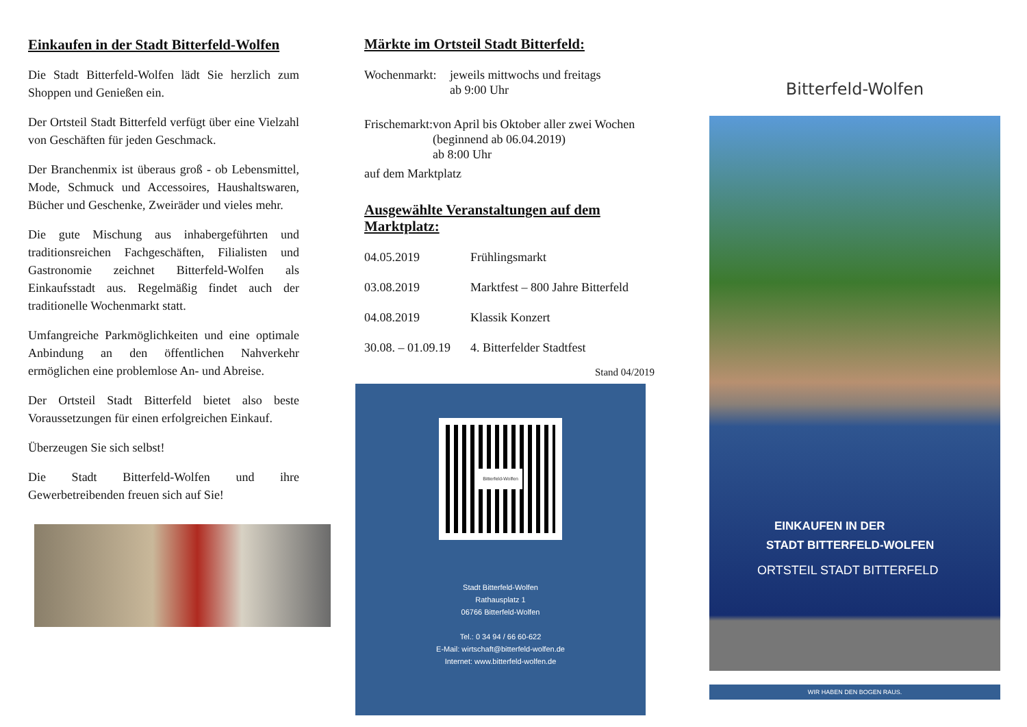Einkaufen in der Stadt Bitterfeld-Wolfen
Die Stadt Bitterfeld-Wolfen lädt Sie herzlich zum Shoppen und Genießen ein.
Der Ortsteil Stadt Bitterfeld verfügt über eine Vielzahl von Geschäften für jeden Geschmack.
Der Branchenmix ist überaus groß - ob Lebensmittel, Mode, Schmuck und Accessoires, Haushaltswaren, Bücher und Geschenke, Zweiräder und vieles mehr.
Die gute Mischung aus inhabergeführten und traditionsreichen Fachgeschäften, Filialisten und Gastronomie zeichnet Bitterfeld-Wolfen als Einkaufsstadt aus. Regelmäßig findet auch der traditionelle Wochenmarkt statt.
Umfangreiche Parkmöglichkeiten und eine optimale Anbindung an den öffentlichen Nahverkehr ermöglichen eine problemlose An- und Abreise.
Der Ortsteil Stadt Bitterfeld bietet also beste Voraussetzungen für einen erfolgreichen Einkauf.
Überzeugen Sie sich selbst!
Die Stadt Bitterfeld-Wolfen und ihre Gewerbetreibenden freuen sich auf Sie!
Märkte im Ortsteil Stadt Bitterfeld:
Wochenmarkt: jeweils mittwochs und freitags
ab 9:00 Uhr
Frischemarkt: von April bis Oktober aller zwei Wochen (beginnend ab 06.04.2019)
ab 8:00 Uhr
auf dem Marktplatz
Ausgewählte Veranstaltungen auf dem Marktplatz:
04.05.2019 Frühlingsmarkt
03.08.2019 Marktfest – 800 Jahre Bitterfeld
04.08.2019 Klassik Konzert
30.08. – 01.09.19 4. Bitterfelder Stadtfest
Stand 04/2019
Bitterfeld-Wolfen
Stadt Bitterfeld-Wolfen
Rathausplatz 1
06766 Bitterfeld-Wolfen
Tel.: 0 34 94 / 66 60-622
E-Mail: wirtschaft@bitterfeld-wolfen.de
Internet: www.bitterfeld-wolfen.de
Bitterfeld-Wolfen
EINKAUFEN IN DER
STADT BITTERFELD-WOLFEN
ORTSTEIL STADT BITTERFELD
WIR HABEN DEN BOGEN RAUS.